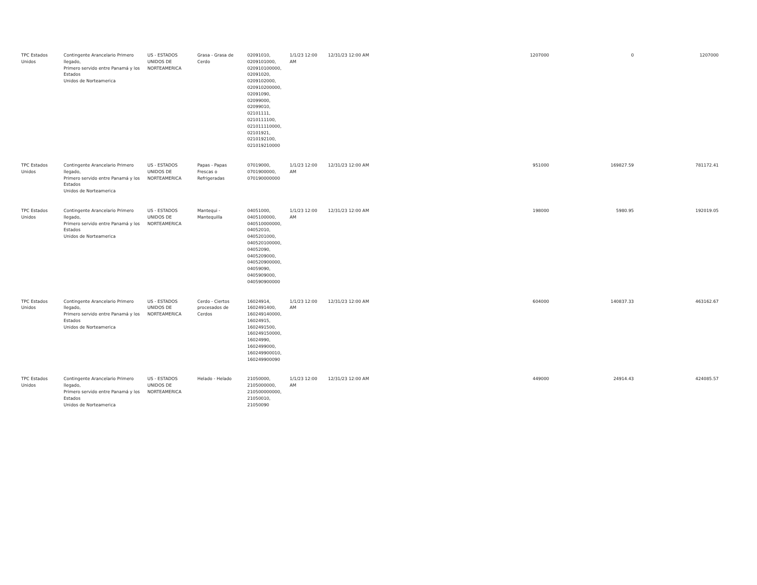| TPC Estados Unidos | Contingente Arancelario Primero llegado, Primero servido entre Panamá y los Estados Unidos de Norteamerica | US - ESTADOS UNIDOS DE NORTEAMERICA | Grasa - Grasa de Cerdo | 02091010, 0209101000, 020910100000, 02091020, 0209102000, 020910200000, 02091090, 02099000, 02099010, 02101111, 0210111100, 021011110000, 02101921, 0210192100, 021019210000 | 1/1/23 12:00 AM | 12/31/23 12:00 AM | 1207000 | 0 | 1207000 |
| TPC Estados Unidos | Contingente Arancelario Primero llegado, Primero servido entre Panamá y los Estados Unidos de Norteamerica | US - ESTADOS UNIDOS DE NORTEAMERICA | Papas - Papas Frescas o Refrigeradas | 07019000, 0701900000, 070190000000 | 1/1/23 12:00 AM | 12/31/23 12:00 AM | 951000 | 169827.59 | 781172.41 |
| TPC Estados Unidos | Contingente Arancelario Primero llegado, Primero servido entre Panamá y los Estados Unidos de Norteamerica | US - ESTADOS UNIDOS DE NORTEAMERICA | Mantequi - Mantequilla | 04051000, 0405100000, 040510000000, 04052010, 0405201000, 040520100000, 04052090, 0405209000, 040520900000, 04059090, 0405909000, 040590900000 | 1/1/23 12:00 AM | 12/31/23 12:00 AM | 198000 | 5980.95 | 192019.05 |
| TPC Estados Unidos | Contingente Arancelario Primero llegado, Primero servido entre Panamá y los Estados Unidos de Norteamerica | US - ESTADOS UNIDOS DE NORTEAMERICA | Cerdo - Ciertos procesados de Cerdos | 16024914, 1602491400, 160249140000, 16024915, 1602491500, 160249150000, 16024990, 1602499000, 160249900010, 160249900090 | 1/1/23 12:00 AM | 12/31/23 12:00 AM | 604000 | 140837.33 | 463162.67 |
| TPC Estados Unidos | Contingente Arancelario Primero llegado, Primero servido entre Panamá y los Estados Unidos de Norteamerica | US - ESTADOS UNIDOS DE NORTEAMERICA | Helado - Helado | 21050000, 2105000000, 210500000000, 21050010, 21050090 | 1/1/23 12:00 AM | 12/31/23 12:00 AM | 449000 | 24914.43 | 424085.57 |